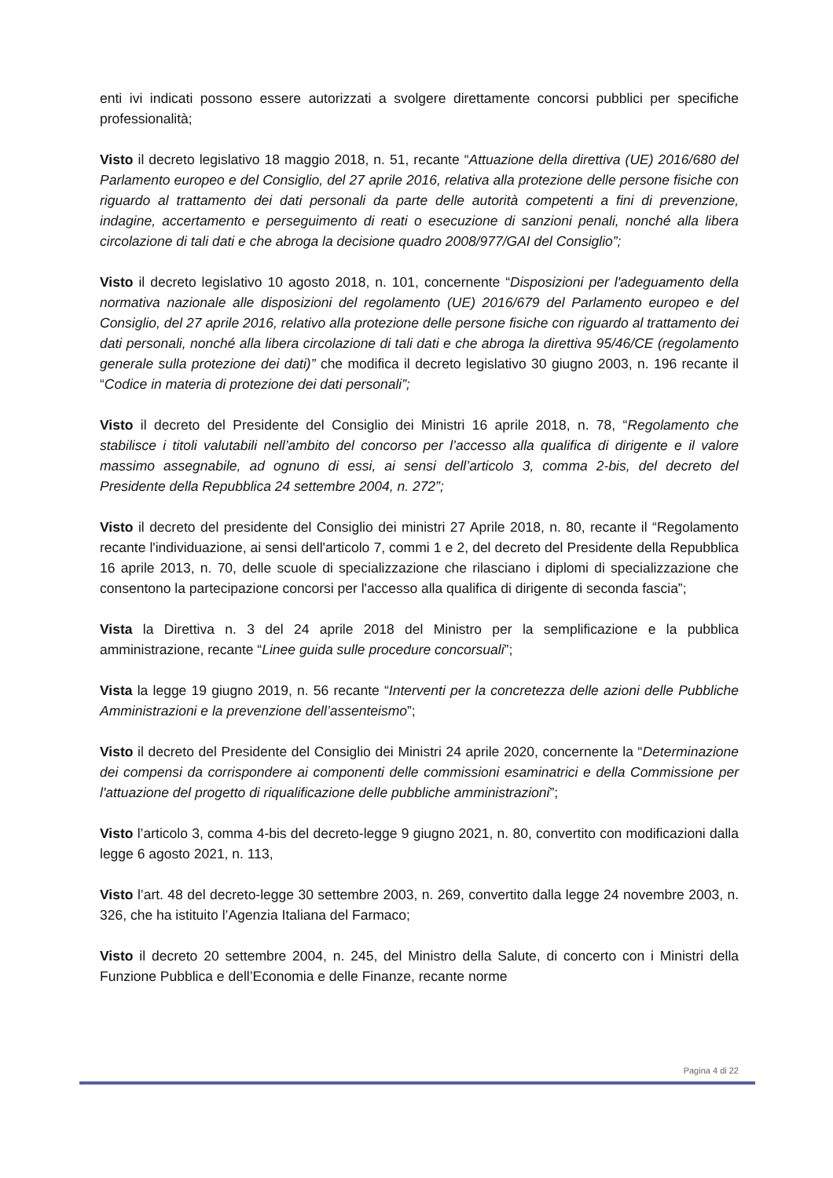enti ivi indicati possono essere autorizzati a svolgere direttamente concorsi pubblici per specifiche professionalità;
Visto il decreto legislativo 18 maggio 2018, n. 51, recante “Attuazione della direttiva (UE) 2016/680 del Parlamento europeo e del Consiglio, del 27 aprile 2016, relativa alla protezione delle persone fisiche con riguardo al trattamento dei dati personali da parte delle autorità competenti a fini di prevenzione, indagine, accertamento e perseguimento di reati o esecuzione di sanzioni penali, nonché alla libera circolazione di tali dati e che abroga la decisione quadro 2008/977/GAI del Consiglio”;
Visto il decreto legislativo 10 agosto 2018, n. 101, concernente “Disposizioni per l'adeguamento della normativa nazionale alle disposizioni del regolamento (UE) 2016/679 del Parlamento europeo e del Consiglio, del 27 aprile 2016, relativo alla protezione delle persone fisiche con riguardo al trattamento dei dati personali, nonché alla libera circolazione di tali dati e che abroga la direttiva 95/46/CE (regolamento generale sulla protezione dei dati)” che modifica il decreto legislativo 30 giugno 2003, n. 196 recante il “Codice in materia di protezione dei dati personali”;
Visto il decreto del Presidente del Consiglio dei Ministri 16 aprile 2018, n. 78, “Regolamento che stabilisce i titoli valutabili nell’ambito del concorso per l’accesso alla qualifica di dirigente e il valore massimo assegnabile, ad ognuno di essi, ai sensi dell’articolo 3, comma 2-bis, del decreto del Presidente della Repubblica 24 settembre 2004, n. 272”;
Visto il decreto del presidente del Consiglio dei ministri 27 Aprile 2018, n. 80, recante il “Regolamento recante l'individuazione, ai sensi dell'articolo 7, commi 1 e 2, del decreto del Presidente della Repubblica 16 aprile 2013, n. 70, delle scuole di specializzazione che rilasciano i diplomi di specializzazione che consentono la partecipazione concorsi per l'accesso alla qualifica di dirigente di seconda fascia”;
Vista la Direttiva n. 3 del 24 aprile 2018 del Ministro per la semplificazione e la pubblica amministrazione, recante “Linee guida sulle procedure concorsuali”;
Vista la legge 19 giugno 2019, n. 56 recante “Interventi per la concretezza delle azioni delle Pubbliche Amministrazioni e la prevenzione dell’assenteismo”;
Visto il decreto del Presidente del Consiglio dei Ministri 24 aprile 2020, concernente la “Determinazione dei compensi da corrispondere ai componenti delle commissioni esaminatrici e della Commissione per l'attuazione del progetto di riqualificazione delle pubbliche amministrazioni”;
Visto l’articolo 3, comma 4-bis del decreto-legge 9 giugno 2021, n. 80, convertito con modificazioni dalla legge 6 agosto 2021, n. 113,
Visto l’art. 48 del decreto-legge 30 settembre 2003, n. 269, convertito dalla legge 24 novembre 2003, n. 326, che ha istituito l’Agenzia Italiana del Farmaco;
Visto il decreto 20 settembre 2004, n. 245, del Ministro della Salute, di concerto con i Ministri della Funzione Pubblica e dell’Economia e delle Finanze, recante norme
Pagina 4 di 22